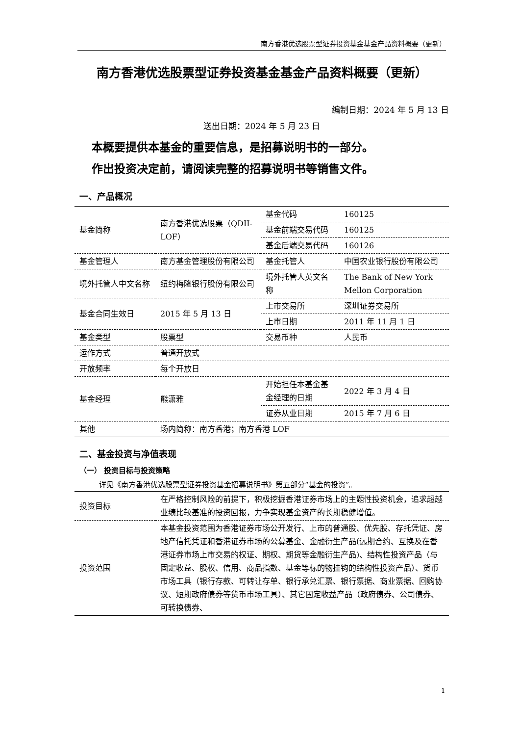南方香港优选股票型证券投资基金基金产品资料概要（更新）
南方香港优选股票型证券投资基金基金产品资料概要（更新）
编制日期：2024 年 5 月 13 日
送出日期：2024 年 5 月 23 日
本概要提供本基金的重要信息，是招募说明书的一部分。
作出投资决定前，请阅读完整的招募说明书等销售文件。
一、产品概况
| 基金简称 | 南方香港优选股票（QDII-LOF） | 基金代码 | 160125 |
| | | 基金前端交易代码 | 160125 |
| | | 基金后端交易代码 | 160126 |
| 基金管理人 | 南方基金管理股份有限公司 | 基金托管人 | 中国农业银行股份有限公司 |
| 境外托管人中文名称 | 纽约梅隆银行股份有限公司 | 境外托管人英文名称 | The Bank of New York Mellon Corporation |
| 基金合同生效日 | 2015 年 5 月 13 日 | 上市交易所 | 深圳证券交易所 |
| | | 上市日期 | 2011 年 11 月 1 日 |
| 基金类型 | 股票型 | 交易币种 | 人民币 |
| 运作方式 | 普通开放式 | | |
| 开放频率 | 每个开放日 | | |
| 基金经理 | 熊潇雅 | 开始担任本基金基金经理的日期 | 2022 年 3 月 4 日 |
| | | 证券从业日期 | 2015 年 7 月 6 日 |
| 其他 | 场内简称：南方香港；南方香港 LOF | | |
二、基金投资与净值表现
（一） 投资目标与投资策略
详见《南方香港优选股票型证券投资基金招募说明书》第五部分“基金的投资”。
| 投资目标 | 在严格控制风险的前提下，积极挖掘香港证券市场上的主题性投资机会，追求超越业绩比较基准的投资回报，力争实现基金资产的长期稳健增值。 |
| 投资范围 | 本基金投资范围为香港证券市场公开发行、上市的普通股、优先股、存托凭证、房地产信托凭证和香港证券市场的公募基金、金融衍生产品(远期合约、互换及在香港证券市场上市交易的权证、期权、期货等金融衍生产品)、结构性投资产品（与固定收益、股权、信用、商品指数、基金等标的物挂钩的结构性投资产品）、货币市场工具（银行存款、可转让存单、银行承兑汇票、银行票据、商业票据、回购协议、短期政府债券等货币市场工具）、其它固定收益产品（政府债券、公司债券、可转换债券、 |
1